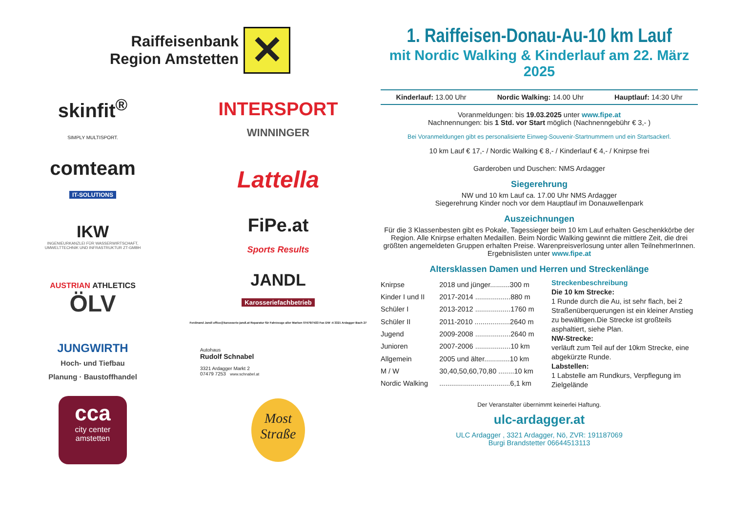Raiffeisenbank
Region Amstetten
✕
skinfit<sup>®</sup>
SIMPLY MULTISPORT.
INTERSPORT
WINNINGER
comteam
IT-SOLUTIONS
Lattella
IKW
INGENIEURKANZLEI FÜR WASSERWIRTSCHAFT,
UMWELTTECHNIK UND INFRASTRUKTUR ZT-GMBH
FiPe.at
Sports Results
AUSTRIAN ATHLETICS
ÖLV
JANDL
Karosseriefachbetrieb
Ferdinand Jandl office@karosserie-jandl.at Reparatur für Fahrzeuge aller Marken 07479/7433 Fax DW -4 3321 Ardagger Bach 27
JUNGWIRTH
Hoch- und Tiefbau
Planung · Baustoffhandel
Autohaus
Rudolf Schnabel
3321 Ardagger Markt 2
07479 7253 www.schnabel.at
cca
city center
amstetten
Most
Straße
1. Raiffeisen-Donau-Au-10 km Lauf
mit Nordic Walking & Kinderlauf am 22. März 2025
Kinderlauf: 13.00 Uhr Nordic Walking: 14.00 Uhr Hauptlauf: 14:30 Uhr
Voranmeldungen: bis 19.03.2025 unter www.fipe.at
Nachnennungen: bis 1 Std. vor Start möglich (Nachnenngebühr € 3,- )
Bei Voranmeldungen gibt es personalisierte Einweg-Souvenir-Startnummern und ein Startsackerl.
10 km Lauf € 17,- / Nordic Walking € 8,- / Kinderlauf € 4,- / Knirpse frei
Garderoben und Duschen: NMS Ardagger
Siegerehrung
NW und 10 km Lauf ca. 17.00 Uhr NMS Ardagger
Siegerehrung Kinder noch vor dem Hauptlauf im Donauwellenpark
Auszeichnungen
Für die 3 Klassenbesten gibt es Pokale, Tagessieger beim 10 km Lauf erhalten Geschenkkörbe der Region. Alle Knirpse erhalten Medaillen. Beim Nordic Walking gewinnt die mittlere Zeit, die drei größten angemeldeten Gruppen erhalten Preise. Warenpreisverlosung unter allen TeilnehmerInnen.
Ergebnislisten unter www.fipe.at
Altersklassen Damen und Herren und Streckenlänge
| Knirpse | 2018 und jünger..........300 m |
| Kinder I und II | 2017-2014 ..................880 m |
| Schüler I | 2013-2012 ..................1760 m |
| Schüler II | 2011-2010 ..................2640 m |
| Jugend | 2009-2008 ..................2640 m |
| Junioren | 2007-2006 ..................10 km |
| Allgemein | 2005 und älter.............10 km |
| M / W | 30,40,50,60,70,80 ........10 km |
| Nordic Walking | ....................................6,1 km |
Streckenbeschreibung
Die 10 km Strecke:
1 Runde durch die Au, ist sehr flach, bei 2 Straßenüberquerungen ist ein kleiner Anstieg zu bewältigen.Die Strecke ist großteils asphaltiert, siehe Plan.
NW-Strecke:
verläuft zum Teil auf der 10km Strecke, eine abgekürzte Runde.
Labstellen:
1 Labstelle am Rundkurs, Verpflegung im Zielgelände
Der Veranstalter übernimmt keinerlei Haftung.
ulc-ardagger.at
ULC Ardagger , 3321 Ardagger, Nö, ZVR: 191187069
Burgi Brandstetter 06644513113